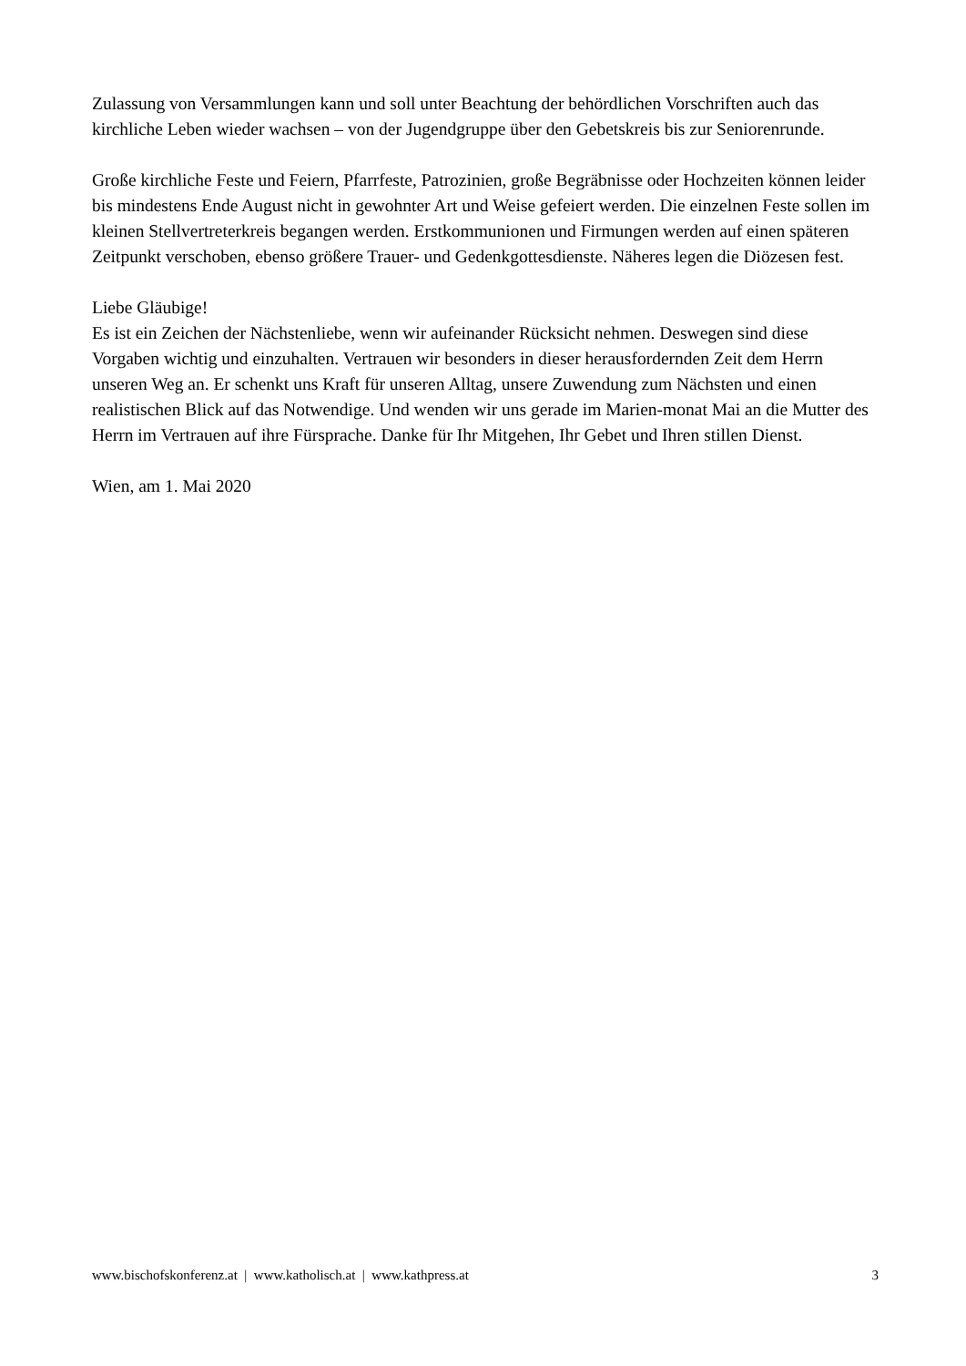Zulassung von Versammlungen kann und soll unter Beachtung der behördlichen Vorschriften auch das kirchliche Leben wieder wachsen – von der Jugendgruppe über den Gebetskreis bis zur Seniorenrunde.
Große kirchliche Feste und Feiern, Pfarrfeste, Patrozinien, große Begräbnisse oder Hochzeiten können leider bis mindestens Ende August nicht in gewohnter Art und Weise gefeiert werden. Die einzelnen Feste sollen im kleinen Stellvertreterkreis begangen werden. Erstkommunionen und Firmungen werden auf einen späteren Zeitpunkt verschoben, ebenso größere Trauer- und Gedenkgottesdienste. Näheres legen die Diözesen fest.
Liebe Gläubige!
Es ist ein Zeichen der Nächstenliebe, wenn wir aufeinander Rücksicht nehmen. Deswegen sind diese Vorgaben wichtig und einzuhalten. Vertrauen wir besonders in dieser herausfordernden Zeit dem Herrn unseren Weg an. Er schenkt uns Kraft für unseren Alltag, unsere Zuwendung zum Nächsten und einen realistischen Blick auf das Notwendige. Und wenden wir uns gerade im Marien-monat Mai an die Mutter des Herrn im Vertrauen auf ihre Fürsprache. Danke für Ihr Mitgehen, Ihr Gebet und Ihren stillen Dienst.
Wien, am 1. Mai 2020
www.bischofskonferenz.at | www.katholisch.at | www.kathpress.at 3